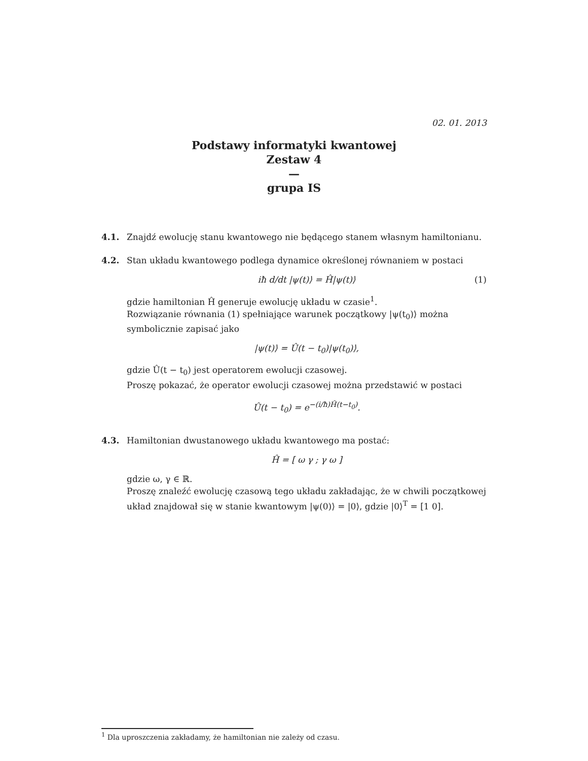02. 01. 2013
Podstawy informatyki kwantowej
Zestaw 4
—
grupa IS
4.1. Znajdź ewolucję stanu kwantowego nie będącego stanem własnym hamiltonianu.
4.2. Stan układu kwantowego podlega dynamice określonej równaniem w postaci
iħ d/dt |ψ(t)⟩ = Ĥ|ψ(t)⟩ (1)
gdzie hamiltonian Ĥ generuje ewolucję układu w czasie<sup>1</sup>.
Rozwiązanie równania (1) spełniające warunek początkowy |ψ(t<sub>0</sub>)⟩ można symbolicznie zapisać jako
|ψ(t)⟩ = Û(t − t<sub>0</sub>)|ψ(t<sub>0</sub>)⟩,
gdzie Û(t − t<sub>0</sub>) jest operatorem ewolucji czasowej.
Proszę pokazać, że operator ewolucji czasowej można przedstawić w postaci
Û(t − t<sub>0</sub>) = e<sup>−(i/ħ)Ĥ(t−t<sub>0</sub>)</sup>.
4.3. Hamiltonian dwustanowego układu kwantowego ma postać:
Ĥ = [ ω γ ; γ ω ]
gdzie ω, γ ∈ ℝ.
Proszę znaleźć ewolucję czasową tego układu zakładając, że w chwili początkowej układ znajdował się w stanie kwantowym |ψ(0)⟩ = |0⟩, gdzie |0⟩<sup>T</sup> = [1 0].
<sup>1</sup> Dla uproszczenia zakładamy, że hamiltonian nie zależy od czasu.